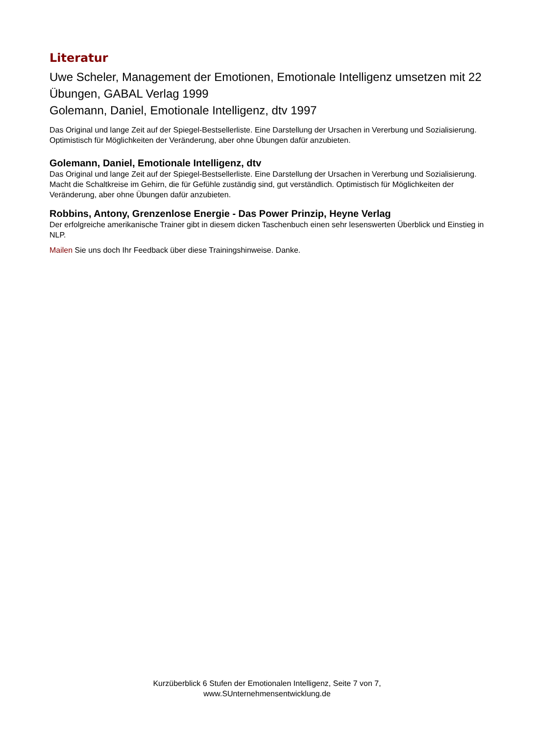Literatur
Uwe Scheler, Management der Emotionen, Emotionale Intelligenz umsetzen mit 22 Übungen, GABAL Verlag 1999
Golemann, Daniel, Emotionale Intelligenz, dtv 1997
Das Original und lange Zeit auf der Spiegel-Bestsellerliste. Eine Darstellung der Ursachen in Vererbung und Sozialisierung. Optimistisch für Möglichkeiten der Veränderung, aber ohne Übungen dafür anzubieten.
Golemann, Daniel, Emotionale Intelligenz, dtv
Das Original und lange Zeit auf der Spiegel-Bestsellerliste. Eine Darstellung der Ursachen in Vererbung und Sozialisierung. Macht die Schaltkreise im Gehirn, die für Gefühle zuständig sind, gut verständlich. Optimistisch für Möglichkeiten der Veränderung, aber ohne Übungen dafür anzubieten.
Robbins, Antony, Grenzenlose Energie - Das Power Prinzip, Heyne Verlag
Der erfolgreiche amerikanische Trainer gibt in diesem dicken Taschenbuch einen sehr lesenswerten Überblick und Einstieg in NLP.
Mailen Sie uns doch Ihr Feedback über diese Trainingshinweise. Danke.
Kurzüberblick 6 Stufen der Emotionalen Intelligenz, Seite 7 von 7,
www.SUnternehmensentwicklung.de